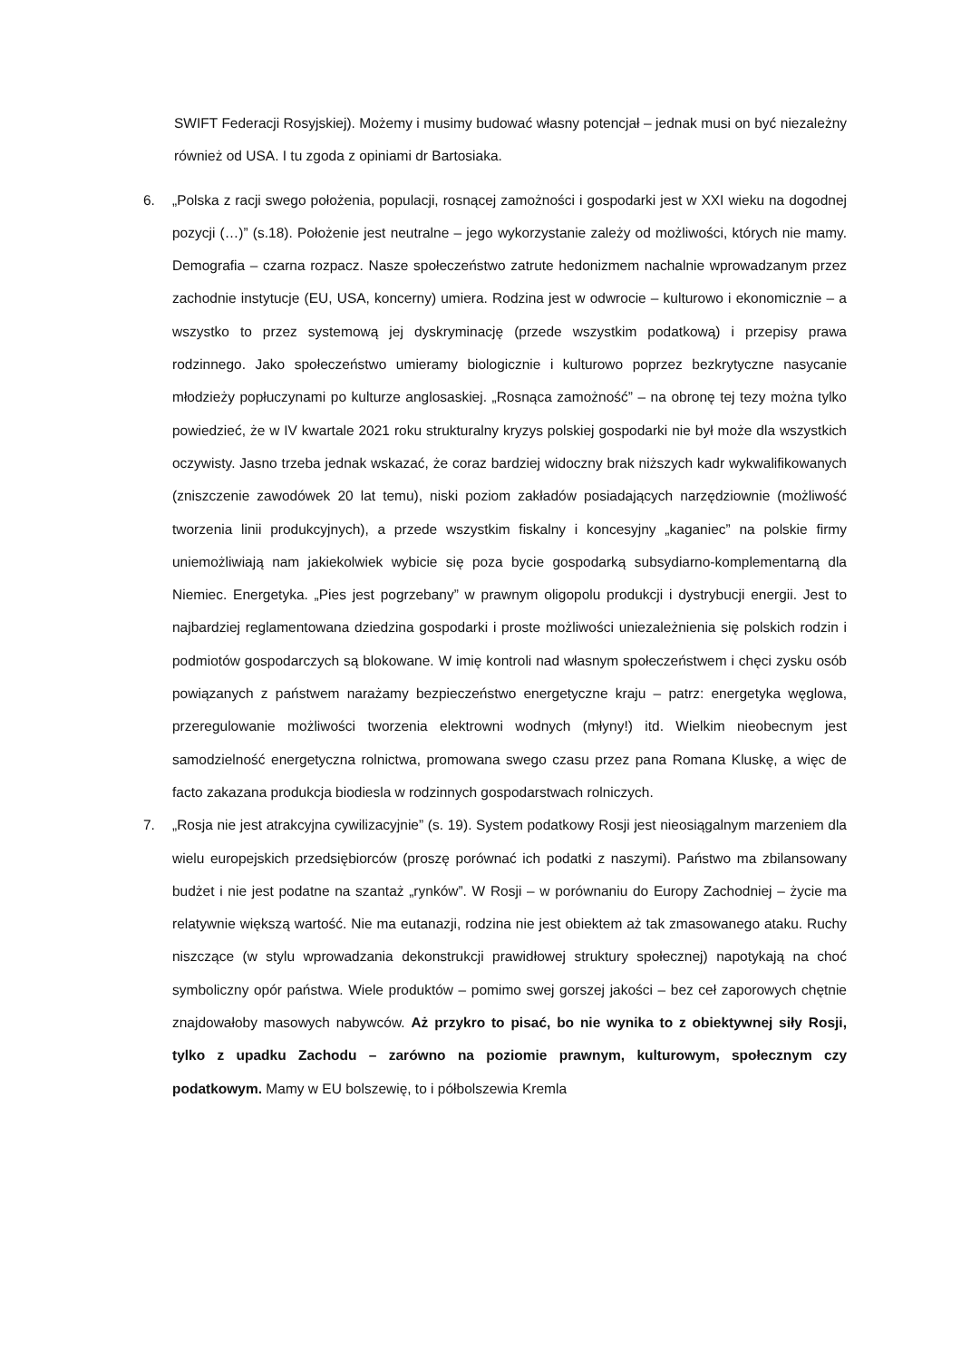SWIFT Federacji Rosyjskiej). Możemy i musimy budować własny potencjał – jednak musi on być niezależny również od USA. I tu zgoda z opiniami dr Bartosiaka.
6. „Polska z racji swego położenia, populacji, rosnącej zamożności i gospodarki jest w XXI wieku na dogodnej pozycji (…)” (s.18). Położenie jest neutralne – jego wykorzystanie zależy od możliwości, których nie mamy. Demografia – czarna rozpacz. Nasze społeczeństwo zatrute hedonizmem nachalnie wprowadzanym przez zachodnie instytucje (EU, USA, koncerny) umiera. Rodzina jest w odwrocie – kulturowo i ekonomicznie – a wszystko to przez systemową jej dyskryminację (przede wszystkim podatkową) i przepisy prawa rodzinnego. Jako społeczeństwo umieramy biologicznie i kulturowo poprzez bezkrytyczne nasycanie młodzieży popłuczynami po kulturze anglosaskiej. „Rosnąca zamożność” – na obronę tej tezy można tylko powiedzieć, że w IV kwartale 2021 roku strukturalny kryzys polskiej gospodarki nie był może dla wszystkich oczywisty. Jasno trzeba jednak wskazać, że coraz bardziej widoczny brak niższych kadr wykwalifikowanych (zniszczenie zawodówek 20 lat temu), niski poziom zakładów posiadających narzędziownie (możliwość tworzenia linii produkcyjnych), a przede wszystkim fiskalny i koncesyjny „kaganiec” na polskie firmy uniemożliwiają nam jakiekolwiek wybicie się poza bycie gospodarką subsydiarno-komplementarną dla Niemiec. Energetyka. „Pies jest pogrzebany” w prawnym oligopolu produkcji i dystrybucji energii. Jest to najbardziej reglamentowana dziedzina gospodarki i proste możliwości uniezależnienia się polskich rodzin i podmiotów gospodarczych są blokowane. W imię kontroli nad własnym społeczeństwem i chęci zysku osób powiązanych z państwem narażamy bezpieczeństwo energetyczne kraju – patrz: energetyka węglowa, przeregulowanie możliwości tworzenia elektrowni wodnych (młyny!) itd. Wielkim nieobecnym jest samodzielność energetyczna rolnictwa, promowana swego czasu przez pana Romana Kluskę, a więc de facto zakazana produkcja biodiesla w rodzinnych gospodarstwach rolniczych.
7. „Rosja nie jest atrakcyjna cywilizacyjnie” (s. 19). System podatkowy Rosji jest nieosiągalnym marzeniem dla wielu europejskich przedsiębiorców (proszę porównać ich podatki z naszymi). Państwo ma zbilansowany budżet i nie jest podatne na szantaż „rynków”. W Rosji – w porównaniu do Europy Zachodniej – życie ma relatywnie większą wartość. Nie ma eutanazji, rodzina nie jest obiektem aż tak zmasowanego ataku. Ruchy niszczące (w stylu wprowadzania dekonstrukcji prawidłowej struktury społecznej) napotykają na choć symboliczny opór państwa. Wiele produktów – pomimo swej gorszej jakości – bez ceł zaporowych chętnie znajdowałoby masowych nabywców. Aż przykro to pisać, bo nie wynika to z obiektywnej siły Rosji, tylko z upadku Zachodu – zarówno na poziomie prawnym, kulturowym, społecznym czy podatkowym. Mamy w EU bolszewię, to i półbolszewia Kremla